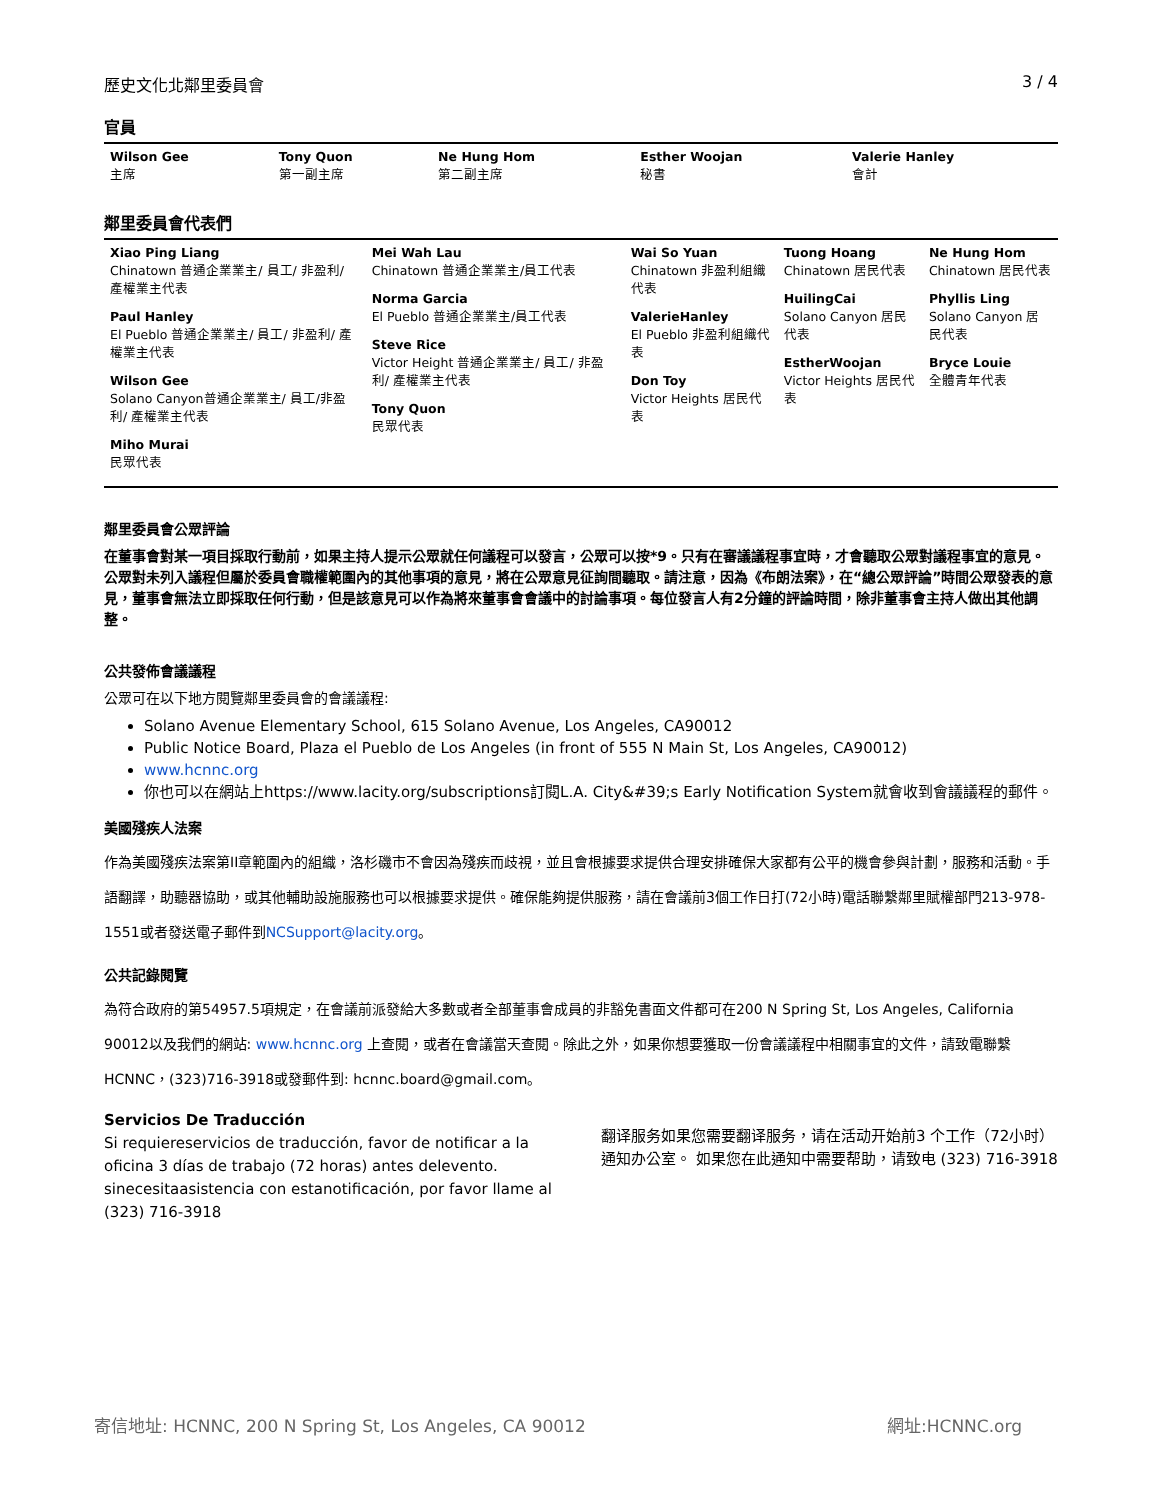歷史文化北鄰里委員會 3 / 4
官員
| Wilson Gee 主席 | Tony Quon 第一副主席 | Ne Hung Hom 第二副主席 | Esther Woojan 秘書 | Valerie Hanley 會計 |
鄰里委員會代表們
| Xiao Ping Liang Chinatown 普通企業業主/ 員工/ 非盈利/ 產權業主代表 Paul Hanley El Pueblo 普通企業業主/ 員工/ 非盈利/ 產權業主代表 Wilson Gee Solano Canyon普通企業業主/ 員工/非盈利/ 產權業主代表 Miho Murai 民眾代表 | Mei Wah Lau Chinatown 普通企業業主/員工代表 Norma Garcia El Pueblo 普通企業業主/員工代表 Steve Rice Victor Height 普通企業業主/ 員工/ 非盈利/ 產權業主代表 Tony Quon 民眾代表 | Wai So Yuan Chinatown 非盈利組織代表 ValerieHanley El Pueblo 非盈利組織代表 Don Toy Victor Heights 居民代表 | Tuong Hoang Chinatown 居民代表 HuilingCai Solano Canyon 居民代表 EstherWoojan Victor Heights 居民代表 | Ne Hung Hom Chinatown 居民代表 Phyllis Ling Solano Canyon 居民代表 Bryce Louie 全體青年代表 |
鄰里委員會公眾評論
在董事會對某一項目採取行動前，如果主持人提示公眾就任何議程可以發言，公眾可以按*9。只有在審議議程事宜時，才會聽取公眾對議程事宜的意見。公眾對未列入議程但屬於委員會職權範圍內的其他事項的意見，將在公眾意見征詢間聽取。請注意，因為《布朗法案》，在“總公眾評論”時間公眾發表的意見，董事會無法立即採取任何行動，但是該意見可以作為將來董事會會議中的討論事項。每位發言人有2分鐘的評論時間，除非董事會主持人做出其他調整。
公共發佈會議議程
公眾可在以下地方閱覽鄰里委員會的會議議程:
Solano Avenue Elementary School, 615 Solano Avenue, Los Angeles, CA90012
Public Notice Board, Plaza el Pueblo de Los Angeles (in front of 555 N Main St, Los Angeles, CA90012)
www.hcnnc.org
你也可以在網站上https://www.lacity.org/subscriptions訂閱L.A. City&#39;s Early Notification System就會收到會議議程的郵件。
美國殘疾人法案
作為美國殘疾法案第II章範圍內的組織，洛杉磯市不會因為殘疾而歧視，並且會根據要求提供合理安排確保大家都有公平的機會參與計劃，服務和活動。手語翻譯，助聽器協助，或其他輔助設施服務也可以根據要求提供。確保能夠提供服務，請在會議前3個工作日打(72小時)電話聯繫鄰里賦權部門213-978-1551或者發送電子郵件到NCSupport@lacity.org。
公共記錄閱覽
為符合政府的第54957.5項規定，在會議前派發給大多數或者全部董事會成員的非豁免書面文件都可在200 N Spring St, Los Angeles, California 90012以及我們的網站: www.hcnnc.org 上查閱，或者在會議當天查閱。除此之外，如果你想要獲取一份會議議程中相關事宜的文件，請致電聯繫HCNNC，(323)716-3918或發郵件到: hcnnc.board@gmail.com。
Servicios De Traducción
Si requiereservicios de traducción, favor de notificar a la oficina 3 días de trabajo (72 horas) antes delevento. sinecesitaasistencia con estanotificación, por favor llame al (323) 716-3918
翻译服务如果您需要翻译服务，请在活动开始前3 个工作（72小时）通知办公室。 如果您在此通知中需要帮助，请致电 (323) 716-3918
寄信地址: HCNNC, 200 N Spring St, Los Angeles, CA 90012 網址:HCNNC.org